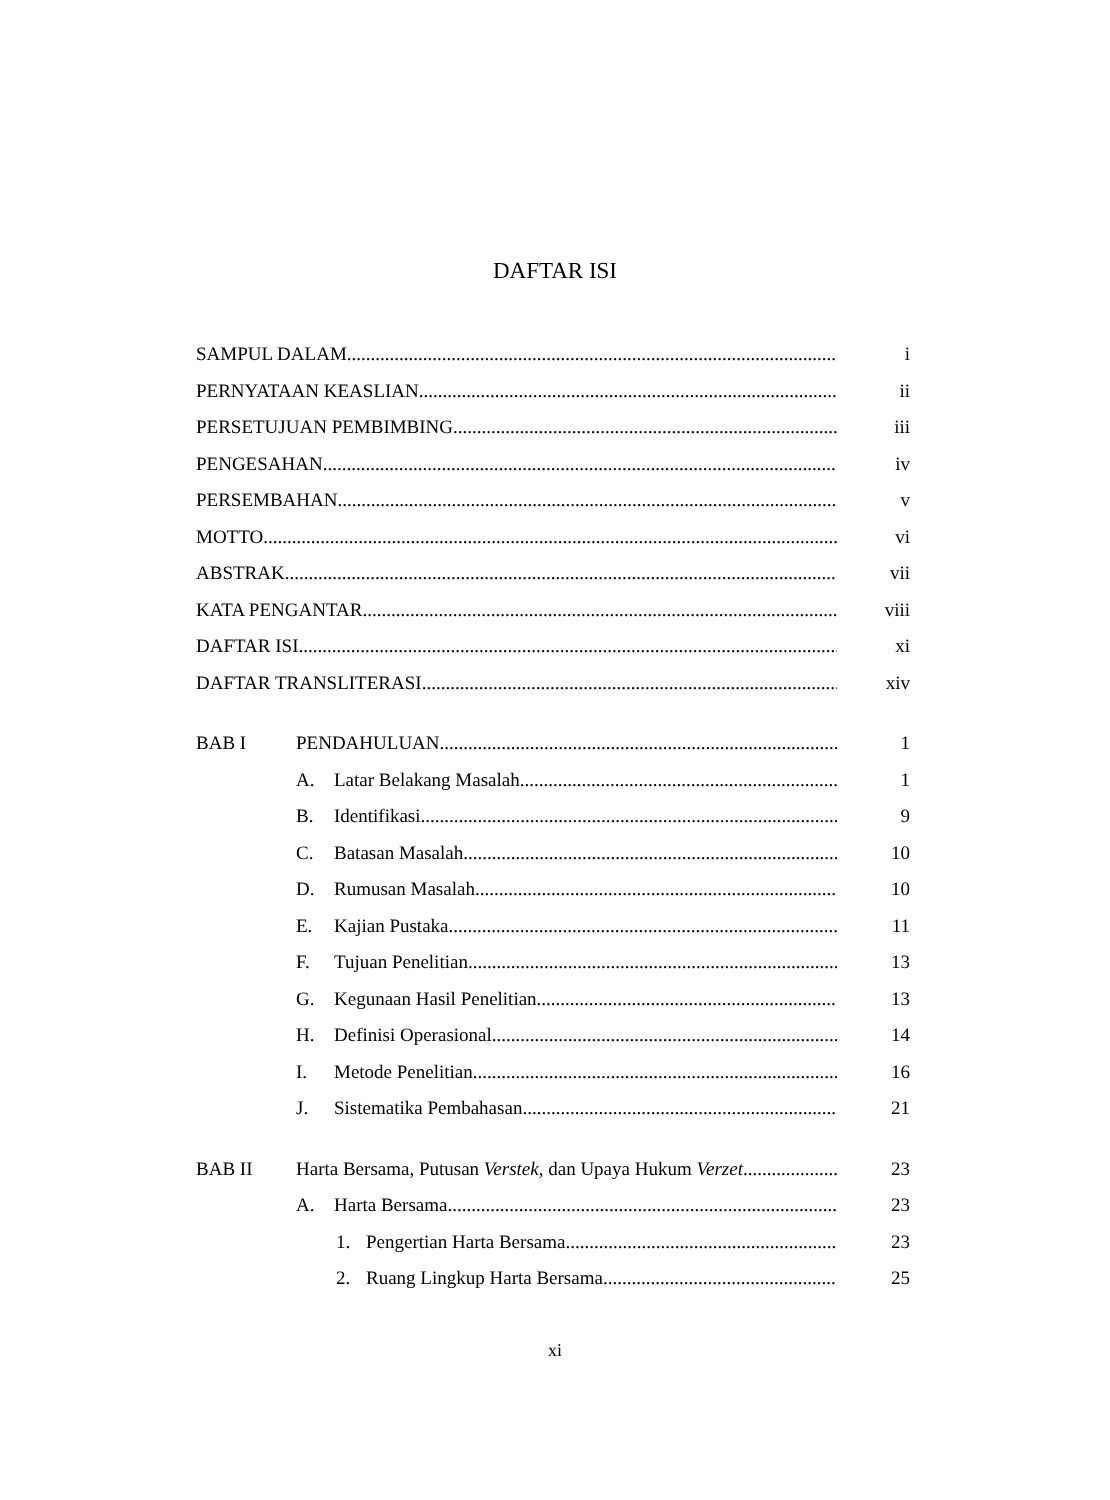DAFTAR ISI
SAMPUL DALAM i
PERNYATAAN KEASLIAN ii
PERSETUJUAN PEMBIMBING iii
PENGESAHAN iv
PERSEMBAHAN v
MOTTO vi
ABSTRAK vii
KATA PENGANTAR viii
DAFTAR ISI xi
DAFTAR TRANSLITERASI xiv
BAB I PENDAHULUAN 1
A. Latar Belakang Masalah 1
B. Identifikasi 9
C. Batasan Masalah. 10
D. Rumusan Masalah 10
E. Kajian Pustaka 11
F. Tujuan Penelitian 13
G. Kegunaan Hasil Penelitian 13
H. Definisi Operasional 14
I. Metode Penelitian 16
J. Sistematika Pembahasan 21
BAB II Harta Bersama, Putusan Verstek, dan Upaya Hukum Verzet 23
A. Harta Bersama 23
1. Pengertian Harta Bersama 23
2. Ruang Lingkup Harta Bersama 25
xi